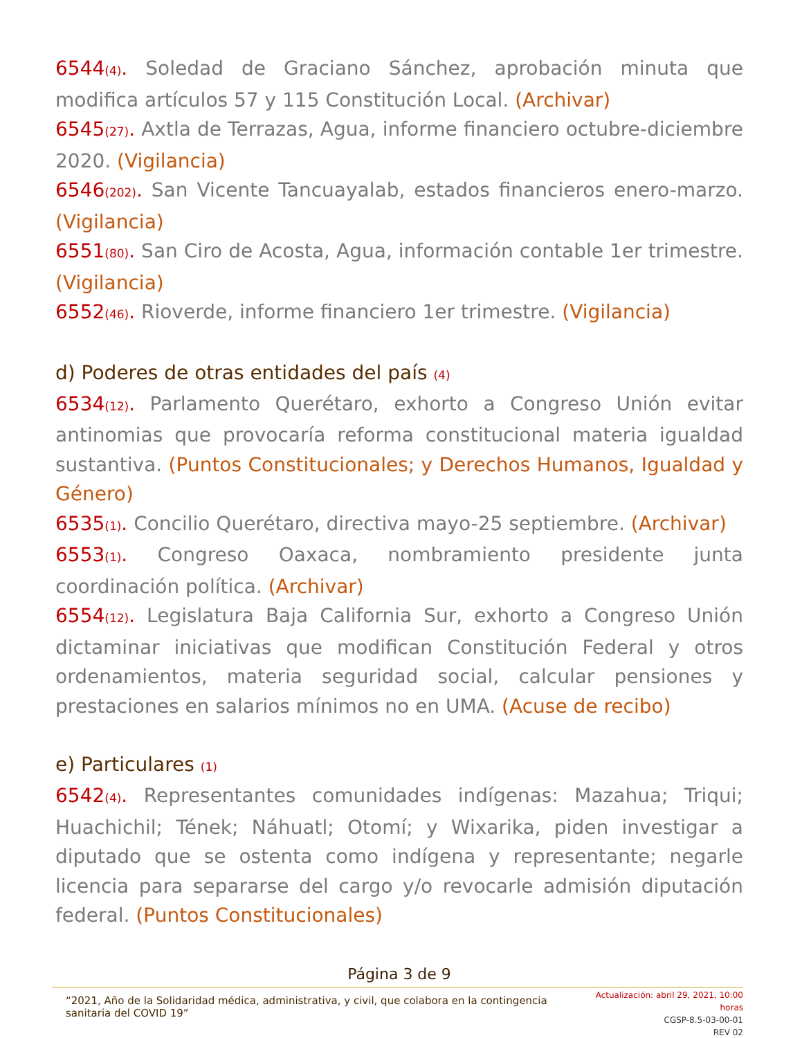6544<sub>(4)</sub>. Soledad de Graciano Sánchez, aprobación minuta que modifica artículos 57 y 115 Constitución Local. (Archivar)
6545<sub>(27)</sub>. Axtla de Terrazas, Agua, informe financiero octubre-diciembre 2020. (Vigilancia)
6546<sub>(202)</sub>. San Vicente Tancuayalab, estados financieros enero-marzo. (Vigilancia)
6551<sub>(80)</sub>. San Ciro de Acosta, Agua, información contable 1er trimestre. (Vigilancia)
6552<sub>(46)</sub>. Rioverde, informe financiero 1er trimestre. (Vigilancia)
d) Poderes de otras entidades del país <sub>(4)</sub>
6534<sub>(12)</sub>. Parlamento Querétaro, exhorto a Congreso Unión evitar antinomias que provocaría reforma constitucional materia igualdad sustantiva. (Puntos Constitucionales; y Derechos Humanos, Igualdad y Género)
6535<sub>(1)</sub>. Concilio Querétaro, directiva mayo-25 septiembre. (Archivar)
6553<sub>(1)</sub>. Congreso Oaxaca, nombramiento presidente junta coordinación política. (Archivar)
6554<sub>(12)</sub>. Legislatura Baja California Sur, exhorto a Congreso Unión dictaminar iniciativas que modifican Constitución Federal y otros ordenamientos, materia seguridad social, calcular pensiones y prestaciones en salarios mínimos no en UMA. (Acuse de recibo)
e) Particulares <sub>(1)</sub>
6542<sub>(4)</sub>. Representantes comunidades indígenas: Mazahua; Triqui; Huachichil; Tének; Náhuatl; Otomí; y Wixarika, piden investigar a diputado que se ostenta como indígena y representante; negarle licencia para separarse del cargo y/o revocarle admisión diputación federal. (Puntos Constitucionales)
Página 3 de 9
“2021, Año de la Solidaridad médica, administrativa, y civil, que colabora en la contingencia sanitaria del COVID 19”
Actualización: abril 29, 2021, 10:00 horas
CGSP-8.5-03-00-01
REV 02